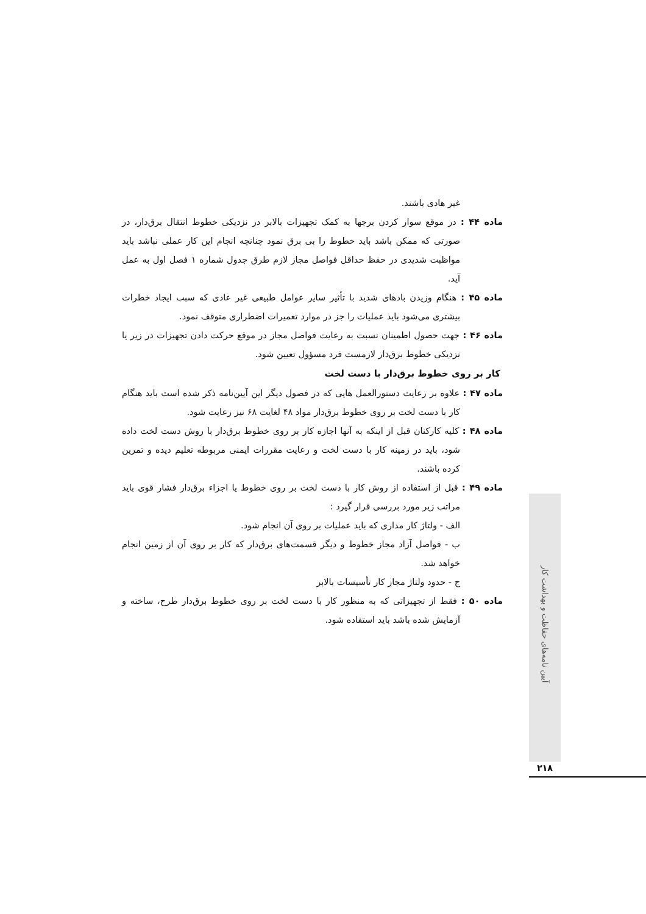غیر هادی باشند.
ماده ۴۴ : در موقع سوار کردن برجها به کمک تجهیزات بالابر در نزدیکی خطوط انتقال برق‌دار، در صورتی که ممکن باشد باید خطوط را بی برق نمود چنانچه انجام این کار عملی نباشد باید مواظبت شدیدی در حفظ حداقل فواصل مجاز لازم طرق جدول شماره ۱ فصل اول به عمل آید.
ماده ۴۵ : هنگام وزیدن بادهای شدید با تأثیر سایر عوامل طبیعی غیر عادی که سبب ایجاد خطرات بیشتری می‌شود باید عملیات را جز در موارد تعمیرات اضطراری متوقف نمود.
ماده ۴۶ : جهت حصول اطمینان نسبت به رعایت فواصل مجاز در موقع حرکت دادن تجهیزات در زیر یا نزدیکی خطوط برق‌دار لازمست فرد مسؤول تعیین شود.
کار بر روی خطوط برق‌دار با دست لخت
ماده ۴۷ : علاوه بر رعایت دستورالعمل هایی که در فصول دیگر این آیین‌نامه ذکر شده است باید هنگام کار با دست لخت بر روی خطوط برق‌دار مواد ۴۸ لغایت ۶۸ نیز رعایت شود.
ماده ۴۸ : کلیه کارکنان قبل از اینکه به آنها اجازه کار بر روی خطوط برق‌دار با روش دست لخت داده شود، باید در زمینه کار با دست لخت و رعایت مقررات ایمنی مربوطه تعلیم دیده و تمرین کرده باشند.
ماده ۴۹ : قبل از استفاده از روش کار با دست لخت بر روی خطوط یا اجزاء برق‌دار فشار قوی باید مراتب زیر مورد بررسی قرار گیرد :
الف - ولتاژ کار مداری که باید عملیات بر روی آن انجام شود.
ب - فواصل آزاد مجاز خطوط و دیگر قسمت‌های برق‌دار که کار بر روی آن از زمین انجام خواهد شد.
ج - حدود ولتاژ مجاز کار تأسیسات بالابر
ماده ۵۰ : فقط از تجهیزاتی که به منظور کار با دست لخت بر روی خطوط برق‌دار طرح، ساخته و آزمایش شده باشد باید استفاده شود.
آیین نامه‌های حفاظت و بهداشت کار
۲۱۸